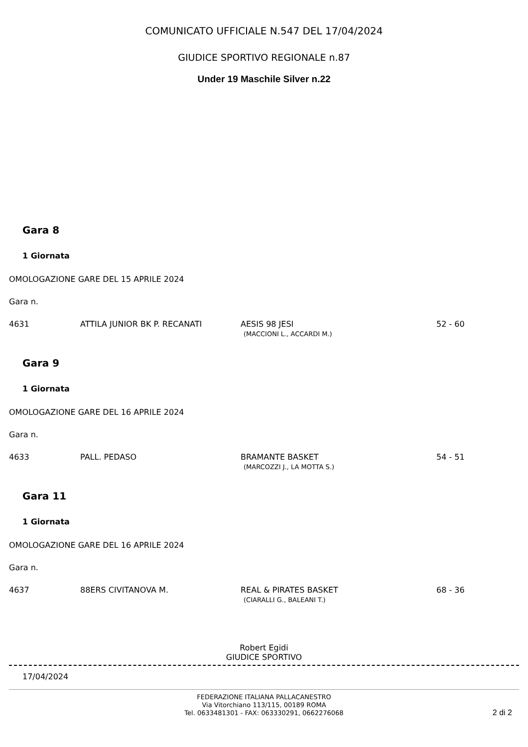COMUNICATO UFFICIALE N.547 DEL 17/04/2024
GIUDICE SPORTIVO REGIONALE n.87
Under 19 Maschile Silver n.22
Gara 8
1 Giornata
OMOLOGAZIONE GARE DEL 15 APRILE 2024
Gara n.
| 4631 | ATTILA JUNIOR BK P. RECANATI | AESIS 98 JESI (MACCIONI L., ACCARDI M.) | 52 - 60 |
Gara 9
1 Giornata
OMOLOGAZIONE GARE DEL 16 APRILE 2024
Gara n.
| 4633 | PALL. PEDASO | BRAMANTE BASKET (MARCOZZI J., LA MOTTA S.) | 54 - 51 |
Gara 11
1 Giornata
OMOLOGAZIONE GARE DEL 16 APRILE 2024
Gara n.
| 4637 | 88ERS CIVITANOVA M. | REAL & PIRATES BASKET (CIARALLI G., BALEANI T.) | 68 - 36 |
Robert Egidi
GIUDICE SPORTIVO
17/04/2024
FEDERAZIONE ITALIANA PALLACANESTRO
Via Vitorchiano 113/115, 00189 ROMA
Tel. 0633481301 - FAX: 063330291, 0662276068
2 di 2